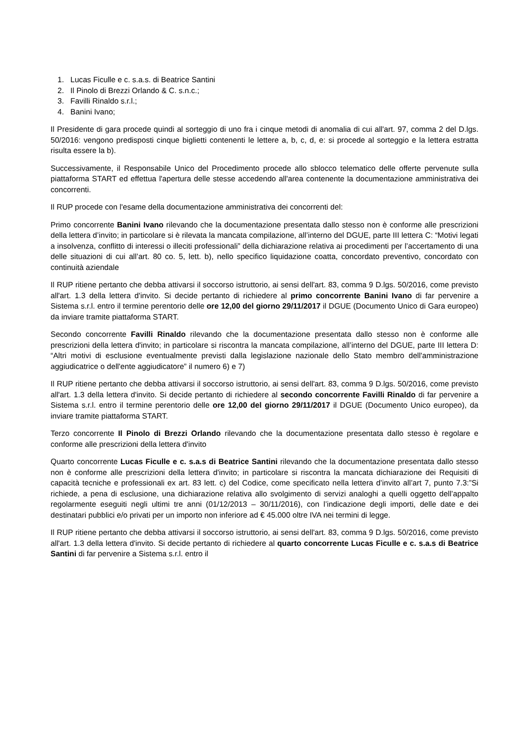1. Lucas Ficulle e c. s.a.s. di Beatrice Santini
2. Il Pinolo di Brezzi Orlando & C. s.n.c.;
3. Favilli Rinaldo s.r.l.;
4. Banini Ivano;
Il Presidente di gara procede quindi al sorteggio di uno fra i cinque metodi di anomalia di cui all'art. 97, comma 2 del D.lgs. 50/2016: vengono predisposti cinque biglietti contenenti le lettere a, b, c, d, e: si procede al sorteggio e la lettera estratta risulta essere la b).
Successivamente, il Responsabile Unico del Procedimento procede allo sblocco telematico delle offerte pervenute sulla piattaforma START ed effettua l'apertura delle stesse accedendo all'area contenente la documentazione amministrativa dei concorrenti.
Il RUP procede con l'esame della documentazione amministrativa dei concorrenti del:
Primo concorrente Banini Ivano rilevando che la documentazione presentata dallo stesso non è conforme alle prescrizioni della lettera d’invito; in particolare si è rilevata la mancata compilazione, all’interno del DGUE, parte III lettera C: “Motivi legati a insolvenza, conflitto di interessi o illeciti professionali” della dichiarazione relativa ai procedimenti per l’accertamento di una delle situazioni di cui all’art. 80 co. 5, lett. b), nello specifico liquidazione coatta, concordato preventivo, concordato con continuità aziendale
Il RUP ritiene pertanto che debba attivarsi il soccorso istruttorio, ai sensi dell'art. 83, comma 9 D.lgs. 50/2016, come previsto all'art. 1.3 della lettera d'invito. Si decide pertanto di richiedere al primo concorrente Banini Ivano di far pervenire a Sistema s.r.l. entro il termine perentorio delle ore 12,00 del giorno 29/11/2017 il DGUE (Documento Unico di Gara europeo) da inviare tramite piattaforma START.
Secondo concorrente Favilli Rinaldo rilevando che la documentazione presentata dallo stesso non è conforme alle prescrizioni della lettera d'invito; in particolare si riscontra la mancata compilazione, all’interno del DGUE, parte III lettera D: “Altri motivi di esclusione eventualmente previsti dalla legislazione nazionale dello Stato membro dell'amministrazione aggiudicatrice o dell'ente aggiudicatore” il numero 6) e 7)
Il RUP ritiene pertanto che debba attivarsi il soccorso istruttorio, ai sensi dell'art. 83, comma 9 D.lgs. 50/2016, come previsto all'art. 1.3 della lettera d'invito. Si decide pertanto di richiedere al secondo concorrente Favilli Rinaldo di far pervenire a Sistema s.r.l. entro il termine perentorio delle ore 12,00 del giorno 29/11/2017 il DGUE (Documento Unico europeo), da inviare tramite piattaforma START.
Terzo concorrente Il Pinolo di Brezzi Orlando rilevando che la documentazione presentata dallo stesso è regolare e conforme alle prescrizioni della lettera d'invito
Quarto concorrente Lucas Ficulle e c. s.a.s di Beatrice Santini rilevando che la documentazione presentata dallo stesso non è conforme alle prescrizioni della lettera d'invito; in particolare si riscontra la mancata dichiarazione dei Requisiti di capacità tecniche e professionali ex art. 83 lett. c) del Codice, come specificato nella lettera d’invito all’art 7, punto 7.3:”Si richiede, a pena di esclusione, una dichiarazione relativa allo svolgimento di servizi analoghi a quelli oggetto dell’appalto regolarmente eseguiti negli ultimi tre anni (01/12/2013 – 30/11/2016), con l’indicazione degli importi, delle date e dei destinatari pubblici e/o privati per un importo non inferiore ad € 45.000 oltre IVA nei termini di legge.
Il RUP ritiene pertanto che debba attivarsi il soccorso istruttorio, ai sensi dell'art. 83, comma 9 D.lgs. 50/2016, come previsto all'art. 1.3 della lettera d'invito. Si decide pertanto di richiedere al quarto concorrente Lucas Ficulle e c. s.a.s di Beatrice Santini di far pervenire a Sistema s.r.l. entro il